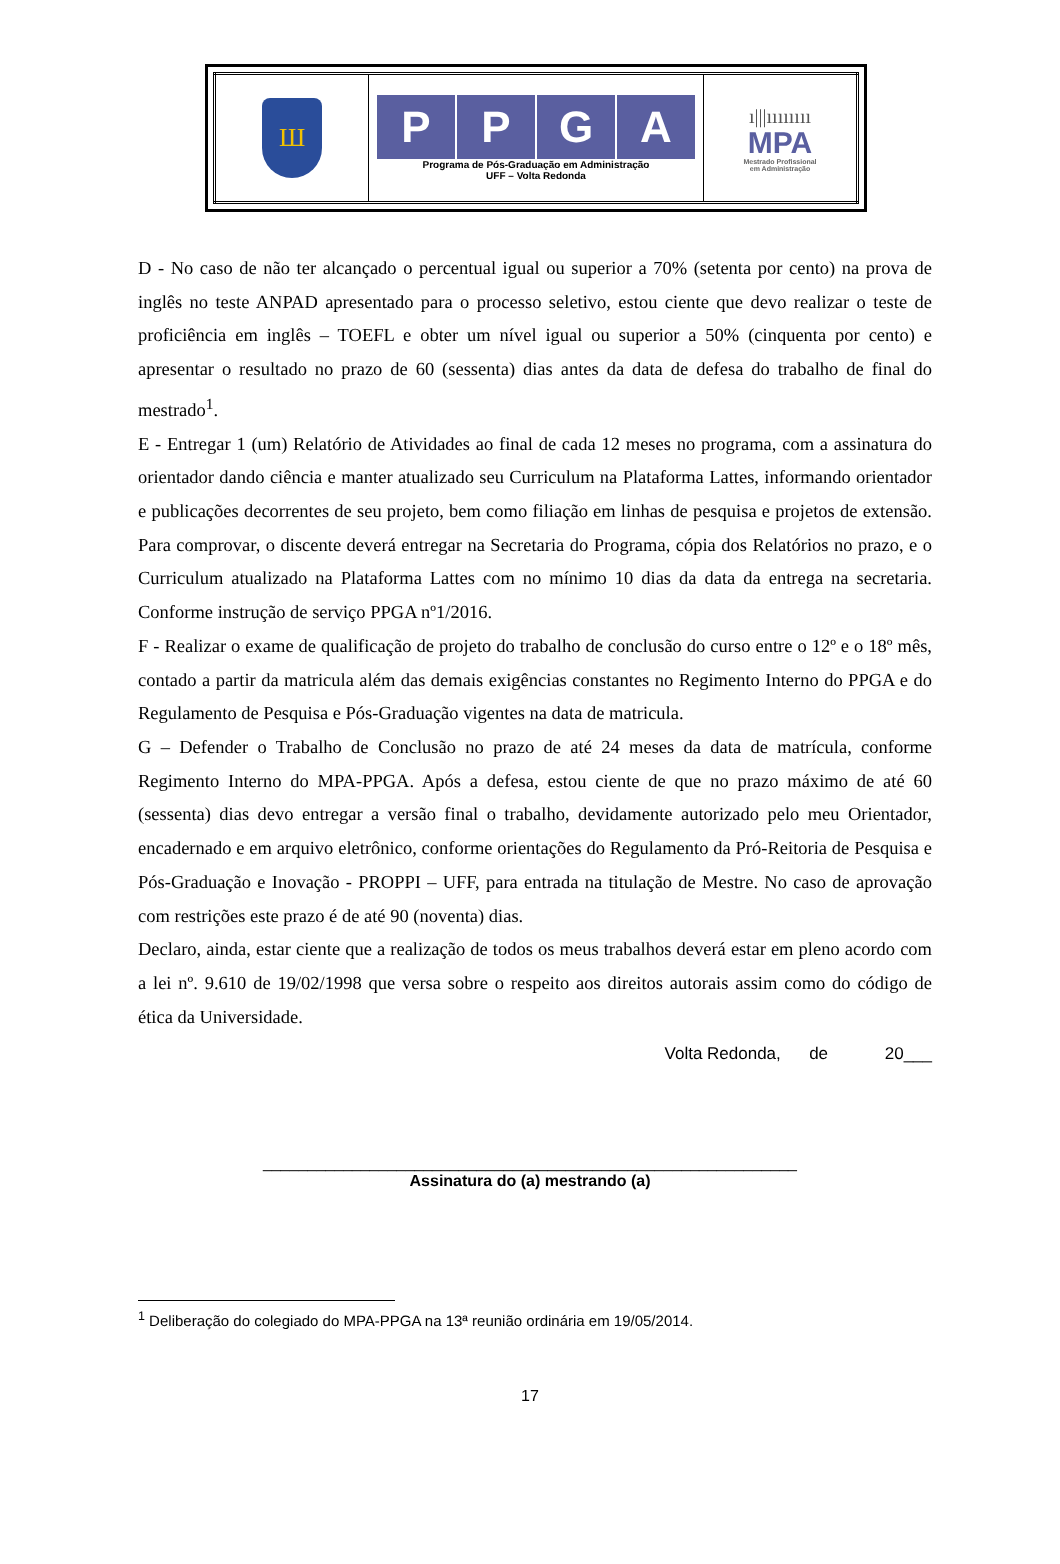| Ш | P P G A Programa de Pós-Graduação em Administração UFF – Volta Redonda | ı///ıııııııı MPA Mestrado Profissional em Administração |
D - No caso de não ter alcançado o percentual igual ou superior a 70% (setenta por cento) na prova de inglês no teste ANPAD apresentado para o processo seletivo, estou ciente que devo realizar o teste de proficiência em inglês – TOEFL e obter um nível igual ou superior a 50% (cinquenta por cento) e apresentar o resultado no prazo de 60 (sessenta) dias antes da data de defesa do trabalho de final do mestrado<sup>1</sup>.
E - Entregar 1 (um) Relatório de Atividades ao final de cada 12 meses no programa, com a assinatura do orientador dando ciência e manter atualizado seu Curriculum na Plataforma Lattes, informando orientador e publicações decorrentes de seu projeto, bem como filiação em linhas de pesquisa e projetos de extensão. Para comprovar, o discente deverá entregar na Secretaria do Programa, cópia dos Relatórios no prazo, e o Curriculum atualizado na Plataforma Lattes com no mínimo 10 dias da data da entrega na secretaria. Conforme instrução de serviço PPGA nº1/2016.
F - Realizar o exame de qualificação de projeto do trabalho de conclusão do curso entre o 12º e o 18º mês, contado a partir da matricula além das demais exigências constantes no Regimento Interno do PPGA e do Regulamento de Pesquisa e Pós-Graduação vigentes na data de matricula.
G – Defender o Trabalho de Conclusão no prazo de até 24 meses da data de matrícula, conforme Regimento Interno do MPA-PPGA. Após a defesa, estou ciente de que no prazo máximo de até 60 (sessenta) dias devo entregar a versão final o trabalho, devidamente autorizado pelo meu Orientador, encadernado e em arquivo eletrônico, conforme orientações do Regulamento da Pró-Reitoria de Pesquisa e Pós-Graduação e Inovação - PROPPI – UFF, para entrada na titulação de Mestre. No caso de aprovação com restrições este prazo é de até 90 (noventa) dias.
Declaro, ainda, estar ciente que a realização de todos os meus trabalhos deverá estar em pleno acordo com a lei nº. 9.610 de 19/02/1998 que versa sobre o respeito aos direitos autorais assim como do código de ética da Universidade.
Volta Redonda, de 20___
____________________________________________________________
Assinatura do (a) mestrando (a)
<sup>1</sup> Deliberação do colegiado do MPA-PPGA na 13ª reunião ordinária em 19/05/2014.
17